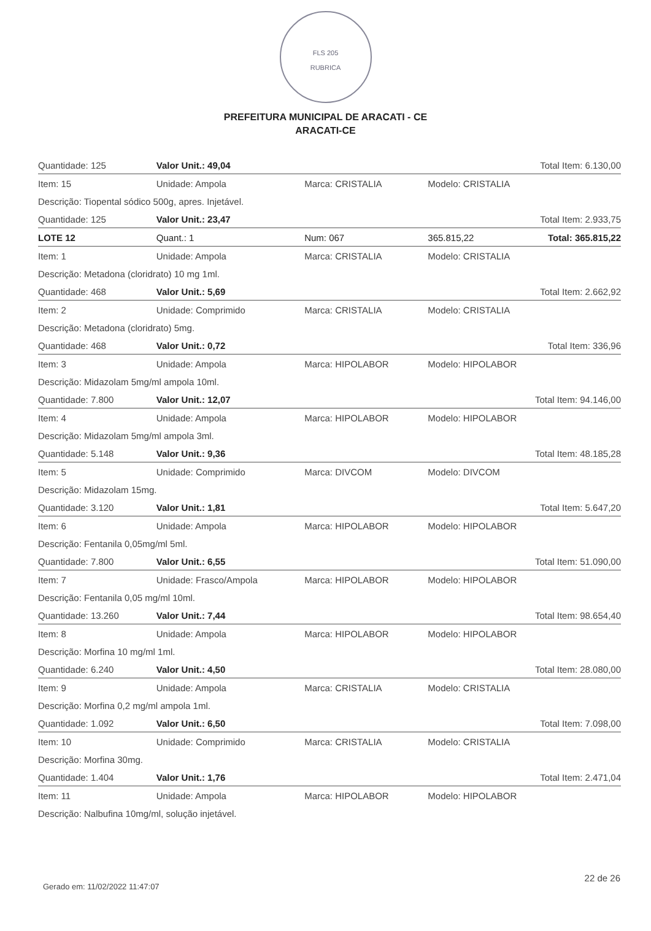FLS 205
RUBRICA
PREFEITURA MUNICIPAL DE ARACATI - CE
ARACATI-CE
| Quantidade: 125 | Valor Unit.: 49,04 | | | Total Item: 6.130,00 |
| Item: 15 | Unidade: Ampola | Marca: CRISTALIA | Modelo: CRISTALIA | |
| Descrição: Tiopental sódico 500g, apres. Injetável. | | | | |
| Quantidade: 125 | Valor Unit.: 23,47 | | | Total Item: 2.933,75 |
| LOTE 12 | Quant.: 1 | Num: 067 | 365.815,22 | Total: 365.815,22 |
| Item: 1 | Unidade: Ampola | Marca: CRISTALIA | Modelo: CRISTALIA | |
| Descrição: Metadona (cloridrato) 10 mg 1ml. | | | | |
| Quantidade: 468 | Valor Unit.: 5,69 | | | Total Item: 2.662,92 |
| Item: 2 | Unidade: Comprimido | Marca: CRISTALIA | Modelo: CRISTALIA | |
| Descrição: Metadona (cloridrato) 5mg. | | | | |
| Quantidade: 468 | Valor Unit.: 0,72 | | | Total Item: 336,96 |
| Item: 3 | Unidade: Ampola | Marca: HIPOLABOR | Modelo: HIPOLABOR | |
| Descrição: Midazolam 5mg/ml ampola 10ml. | | | | |
| Quantidade: 7.800 | Valor Unit.: 12,07 | | | Total Item: 94.146,00 |
| Item: 4 | Unidade: Ampola | Marca: HIPOLABOR | Modelo: HIPOLABOR | |
| Descrição: Midazolam 5mg/ml ampola 3ml. | | | | |
| Quantidade: 5.148 | Valor Unit.: 9,36 | | | Total Item: 48.185,28 |
| Item: 5 | Unidade: Comprimido | Marca: DIVCOM | Modelo: DIVCOM | |
| Descrição: Midazolam 15mg. | | | | |
| Quantidade: 3.120 | Valor Unit.: 1,81 | | | Total Item: 5.647,20 |
| Item: 6 | Unidade: Ampola | Marca: HIPOLABOR | Modelo: HIPOLABOR | |
| Descrição: Fentanila 0,05mg/ml 5ml. | | | | |
| Quantidade: 7.800 | Valor Unit.: 6,55 | | | Total Item: 51.090,00 |
| Item: 7 | Unidade: Frasco/Ampola | Marca: HIPOLABOR | Modelo: HIPOLABOR | |
| Descrição: Fentanila 0,05 mg/ml 10ml. | | | | |
| Quantidade: 13.260 | Valor Unit.: 7,44 | | | Total Item: 98.654,40 |
| Item: 8 | Unidade: Ampola | Marca: HIPOLABOR | Modelo: HIPOLABOR | |
| Descrição: Morfina 10 mg/ml 1ml. | | | | |
| Quantidade: 6.240 | Valor Unit.: 4,50 | | | Total Item: 28.080,00 |
| Item: 9 | Unidade: Ampola | Marca: CRISTALIA | Modelo: CRISTALIA | |
| Descrição: Morfina 0,2 mg/ml ampola 1ml. | | | | |
| Quantidade: 1.092 | Valor Unit.: 6,50 | | | Total Item: 7.098,00 |
| Item: 10 | Unidade: Comprimido | Marca: CRISTALIA | Modelo: CRISTALIA | |
| Descrição: Morfina 30mg. | | | | |
| Quantidade: 1.404 | Valor Unit.: 1,76 | | | Total Item: 2.471,04 |
| Item: 11 | Unidade: Ampola | Marca: HIPOLABOR | Modelo: HIPOLABOR | |
| Descrição: Nalbufina 10mg/ml, solução injetável. | | | | |
Gerado em: 11/02/2022 11:47:07
22 de 26